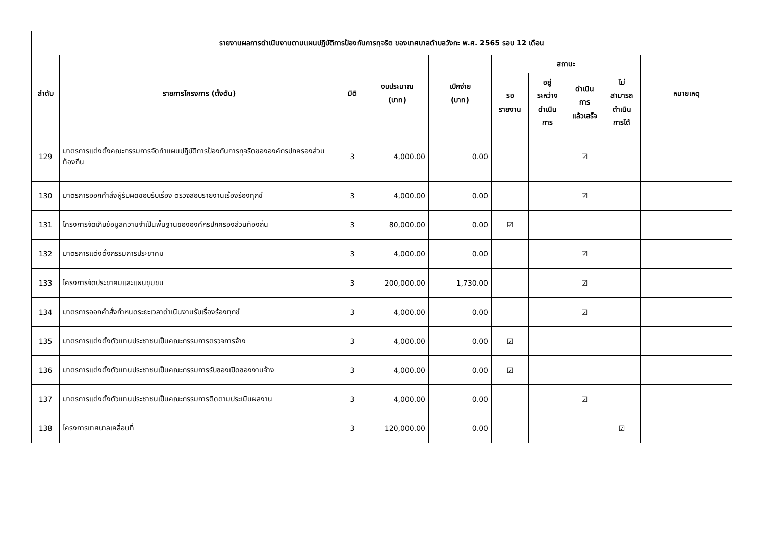| รายงานผลการดำเนินงานตามแผนปฏิบัติการป้องกันการทุจริต ของเทศบาลตำบลวังกะ พ.ศ. 2565 รอบ 12 เดือน | | | | | | | | | |
| --- | --- | --- | --- | --- | --- | --- | --- | --- | --- |
| ลำดับ | รายการโครงการ (ตั้งต้น) | มิติ | งบประมาณ (บาท) | เบิกจ่าย (บาท) | สถานะ | | | | หมายเหตุ |
| | | | | | รอ รายงาน | อยู่ ระหว่าง ดำเนิน การ | ดำเนิน การ แล้วเสร็จ | ไม่ สามารถ ดำเนิน การได้ | |
| 129 | มาตรการแต่งตั้งคณะกรรมการจัดทำแผนปฏิบัติการป้องกันการทุจริตขององค์กรปกครองส่วนท้องถิ่น | 3 | 4,000.00 | 0.00 | | | ☑ | | |
| 130 | มาตรการออกคำสั่งผู้รับผิดชอบรับเรื่อง ตรวจสอบรายงานเรื่องร้องทุกข์ | 3 | 4,000.00 | 0.00 | | | ☑ | | |
| 131 | โครงการจัดเก็บข้อมูลความจำเป็นพื้นฐานขององค์กรปกครองส่วนท้องถิ่น | 3 | 80,000.00 | 0.00 | ☑ | | | | |
| 132 | มาตรการแต่งตั้งกรรมการประชาคม | 3 | 4,000.00 | 0.00 | | | ☑ | | |
| 133 | โครงการจัดประชาคมและแผนชุมชน | 3 | 200,000.00 | 1,730.00 | | | ☑ | | |
| 134 | มาตรการออกคำสั่งกำหนดระยะเวลาดำเนินงานรับเรื่องร้องทุกข์ | 3 | 4,000.00 | 0.00 | | | ☑ | | |
| 135 | มาตรการแต่งตั้งตัวแทนประชาชนเป็นคณะกรรมการตรวจการจ้าง | 3 | 4,000.00 | 0.00 | ☑ | | | | |
| 136 | มาตรการแต่งตั้งตัวแทนประชาชนเป็นคณะกรรมการรับซองเปิดซองงานจ้าง | 3 | 4,000.00 | 0.00 | ☑ | | | | |
| 137 | มาตรการแต่งตั้งตัวแทนประชาชนเป็นคณะกรรมการติดตามประเมินผลงาน | 3 | 4,000.00 | 0.00 | | | ☑ | | |
| 138 | โครงการเทศบาลเคลื่อนที่ | 3 | 120,000.00 | 0.00 | | | | ☑ | |